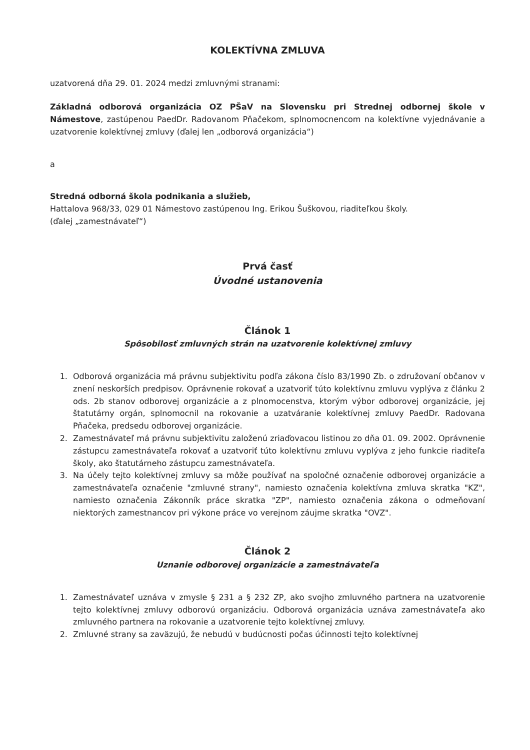KOLEKTÍVNA ZMLUVA
uzatvorená dňa 29. 01. 2024 medzi zmluvnými stranami:
Základná odborová organizácia OZ PŠaV na Slovensku pri Strednej odbornej škole v Námestove, zastúpenou PaedDr. Radovanom Pňačekom, splnomocnencom na kolektívne vyjednávanie a uzatvorenie kolektívnej zmluvy (ďalej len „odborová organizácia“)
a
Stredná odborná škola podnikania a služieb,
Hattalova 968/33, 029 01 Námestovo zastúpenou Ing. Erikou Šuškovou, riaditeľkou školy.
(ďalej „zamestnávateľ“)
Prvá časť
Úvodné ustanovenia
Článok 1
Spôsobilosť zmluvných strán na uzatvorenie kolektívnej zmluvy
1. Odborová organizácia má právnu subjektivitu podľa zákona číslo 83/1990 Zb. o združovaní občanov v znení neskorších predpisov. Oprávnenie rokovať a uzatvoriť túto kolektívnu zmluvu vyplýva z článku 2 ods. 2b stanov odborovej organizácie a z plnomocenstva, ktorým výbor odborovej organizácie, jej štatutárny orgán, splnomocnil na rokovanie a uzatváranie kolektívnej zmluvy PaedDr. Radovana Pňačeka, predsedu odborovej organizácie.
2. Zamestnávateľ má právnu subjektivitu založenú zriaďovacou listinou zo dňa 01. 09. 2002. Oprávnenie zástupcu zamestnávateľa rokovať a uzatvoriť túto kolektívnu zmluvu vyplýva z jeho funkcie riaditeľa školy, ako štatutárneho zástupcu zamestnávateľa.
3. Na účely tejto kolektívnej zmluvy sa môže používať na spoločné označenie odborovej organizácie a zamestnávateľa označenie "zmluvné strany", namiesto označenia kolektívna zmluva skratka "KZ", namiesto označenia Zákonník práce skratka "ZP", namiesto označenia zákona o odmeňovaní niektorých zamestnancov pri výkone práce vo verejnom záujme skratka "OVZ".
Článok 2
Uznanie odborovej organizácie a zamestnávateľa
1. Zamestnávateľ uznáva v zmysle § 231 a § 232 ZP, ako svojho zmluvného partnera na uzatvorenie tejto kolektívnej zmluvy odborovú organizáciu. Odborová organizácia uznáva zamestnávateľa ako zmluvného partnera na rokovanie a uzatvorenie tejto kolektívnej zmluvy.
2. Zmluvné strany sa zaväzujú, že nebudú v budúcnosti počas účinnosti tejto kolektívnej